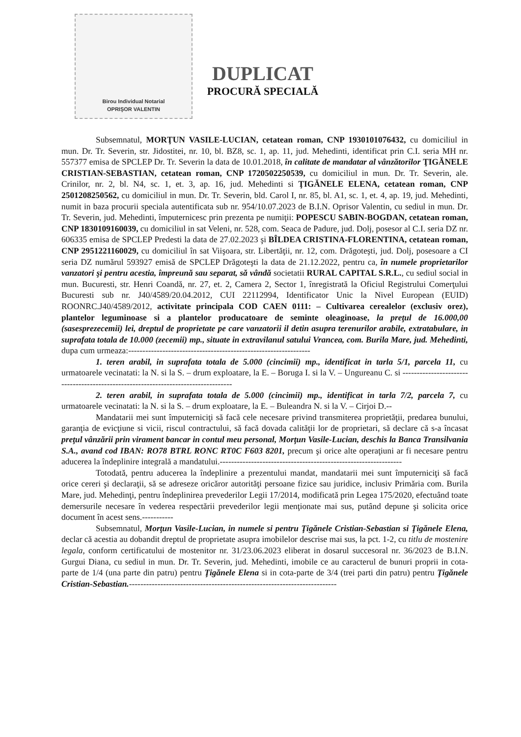Birou Individual Notarial
OPRIŞOR VALENTIN
DUPLICAT
PROCURĂ SPECIALĂ
Subsemnatul, MORŢUN VASILE-LUCIAN, cetatean roman, CNP 1930101076432, cu domiciliul in mun. Dr. Tr. Severin, str. Jidostitei, nr. 10, bl. BZ8, sc. 1, ap. 11, jud. Mehedinti, identificat prin C.I. seria MH nr. 557377 emisa de SPCLEP Dr. Tr. Severin la data de 10.01.2018, în calitate de mandatar al vânzătorilor ŢIGĂNELE CRISTIAN-SEBASTIAN, cetatean roman, CNP 1720502250539, cu domiciliul in mun. Dr. Tr. Severin, ale. Crinilor, nr. 2, bl. N4, sc. 1, et. 3, ap. 16, jud. Mehedinti si ŢIGĂNELE ELENA, cetatean roman, CNP 2501208250562, cu domiciliul in mun. Dr. Tr. Severin, bld. Carol I, nr. 85, bl. A1, sc. 1, et. 4, ap. 19, jud. Mehedinti, numit in baza procurii speciala autentificata sub nr. 954/10.07.2023 de B.I.N. Oprisor Valentin, cu sediul in mun. Dr. Tr. Severin, jud. Mehedinti, împuternicesc prin prezenta pe numiţii: POPESCU SABIN-BOGDAN, cetatean roman, CNP 1830109160039, cu domiciliul in sat Veleni, nr. 528, com. Seaca de Padure, jud. Dolj, posesor al C.I. seria DZ nr. 606335 emisa de SPCLEP Predesti la data de 27.02.2023 şi BÎLDEA CRISTINA-FLORENTINA, cetatean roman, CNP 2951221160029, cu domiciliul în sat Viişoara, str. Libertăţii, nr. 12, com. Drăgoteşti, jud. Dolj, posesoare a CI seria DZ numărul 593927 emisă de SPCLEP Drăgoteşti la data de 21.12.2022, pentru ca, în numele proprietarilor vanzatori şi pentru acestia, împreună sau separat, să vândă societatii RURAL CAPITAL S.R.L., cu sediul social in mun. Bucuresti, str. Henri Coandă, nr. 27, et. 2, Camera 2, Sector 1, înregistrată la Oficiul Registrului Comerţului Bucuresti sub nr. J40/4589/20.04.2012, CUI 22112994, Identificator Unic la Nivel European (EUID) ROONRC.J40/4589/2012, activitate principala COD CAEN 0111: – Cultivarea cerealelor (exclusiv orez), plantelor leguminoase si a plantelor producatoare de seminte oleaginoase, la preţul de 16.000,00 (sasesprezecemii) lei, dreptul de proprietate pe care vanzatorii il detin asupra terenurilor arabile, extratabulare, in suprafata totala de 10.000 (zecemii) mp., situate in extravilanul satului Vrancea, com. Burila Mare, jud. Mehedinti, dupa cum urmeaza:----------------------------------------------------------------
1. teren arabil, in suprafata totala de 5.000 (cincimii) mp., identificat in tarla 5/1, parcela 11, cu urmatoarele vecinatati: la N. si la S. – drum exploatare, la E. – Boruga I. si la V. – Ungureanu C. si -----------------------------------------------------------------------------------
2. teren arabil, in suprafata totala de 5.000 (cincimii) mp., identificat in tarla 7/2, parcela 7, cu urmatoarele vecinatati: la N. si la S. – drum exploatare, la E. – Buleandra N. si la V. – Cirjoi D.--
Mandatarii mei sunt împuterniciţi să facă cele necesare privind transmiterea proprietăţii, predarea bunului, garanţia de evicţiune si vicii, riscul contractului, să facă dovada calităţii lor de proprietari, să declare că s-a încasat preţul vânzării prin virament bancar in contul meu personal, Morţun Vasile-Lucian, deschis la Banca Transilvania S.A., avand cod IBAN: RO78 BTRL RONC RT0C F603 8201, precum şi orice alte operaţiuni ar fi necesare pentru aducerea la îndeplinire integrală a mandatului.----------------------------------------------------------------
Totodată, pentru aducerea la îndeplinire a prezentului mandat, mandatarii mei sunt împuterniciţi să facă orice cereri şi declaraţii, să se adreseze oricăror autorităţi persoane fizice sau juridice, inclusiv Primăria com. Burila Mare, jud. Mehedinţi, pentru îndeplinirea prevederilor Legii 17/2014, modificată prin Legea 175/2020, efectuând toate demersurile necesare în vederea respectării prevederilor legii menţionate mai sus, putând depune şi solicita orice document în acest sens.-----------
Subsemnatul, Morţun Vasile-Lucian, in numele si pentru Ţigănele Cristian-Sebastian si Ţigănele Elena, declar că acestia au dobandit dreptul de proprietate asupra imobilelor descrise mai sus, la pct. 1-2, cu titlu de mostenire legala, conform certificatului de mostenitor nr. 31/23.06.2023 eliberat in dosarul succesoral nr. 36/2023 de B.I.N. Gurgui Diana, cu sediul in mun. Dr. Tr. Severin, jud. Mehedinti, imobile ce au caracterul de bunuri proprii in cota-parte de 1/4 (una parte din patru) pentru Ţigănele Elena si in cota-parte de 3/4 (trei parti din patru) pentru Ţigănele Cristian-Sebastian.-------------------------------------------------------------------------